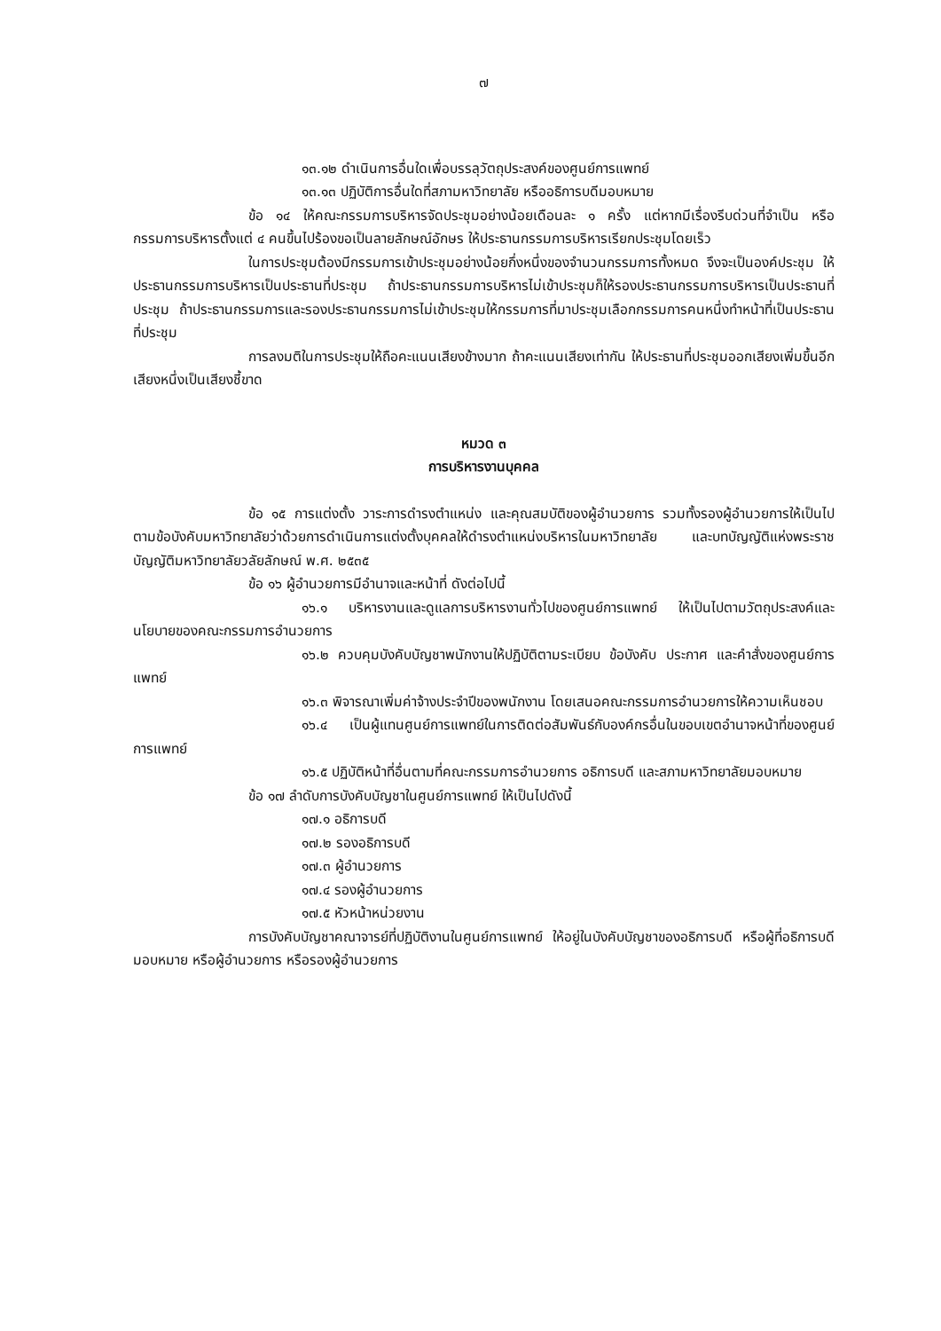๗
๑๓.๑๒ ดำเนินการอื่นใดเพื่อบรรลุวัตถุประสงค์ของศูนย์การแพทย์
๑๓.๑๓ ปฏิบัติการอื่นใดที่สภามหาวิทยาลัย หรืออธิการบดีมอบหมาย
ข้อ ๑๔ ให้คณะกรรมการบริหารจัดประชุมอย่างน้อยเดือนละ ๑ ครั้ง แต่หากมีเรื่องรีบด่วนที่จำเป็น หรือกรรมการบริหารตั้งแต่ ๔ คนขึ้นไปร้องขอเป็นลายลักษณ์อักษร ให้ประธานกรรมการบริหารเรียกประชุมโดยเร็ว
ในการประชุมต้องมีกรรมการเข้าประชุมอย่างน้อยกึ่งหนึ่งของจำนวนกรรมการทั้งหมด จึงจะเป็นองค์ประชุม ให้ประธานกรรมการบริหารเป็นประธานที่ประชุม ถ้าประธานกรรมการบริหารไม่เข้าประชุมก็ให้รองประธานกรรมการบริหารเป็นประธานที่ประชุม ถ้าประธานกรรมการและรองประธานกรรมการไม่เข้าประชุมให้กรรมการที่มาประชุมเลือกกรรมการคนหนึ่งทำหน้าที่เป็นประธานที่ประชุม
การลงมติในการประชุมให้ถือคะแนนเสียงข้างมาก ถ้าคะแนนเสียงเท่ากัน ให้ประธานที่ประชุมออกเสียงเพิ่มขึ้นอีกเสียงหนึ่งเป็นเสียงชี้ขาด
หมวด ๓
การบริหารงานบุคคล
ข้อ ๑๕ การแต่งตั้ง วาระการดำรงตำแหน่ง และคุณสมบัติของผู้อำนวยการ รวมทั้งรองผู้อำนวยการให้เป็นไปตามข้อบังคับมหาวิทยาลัยว่าด้วยการดำเนินการแต่งตั้งบุคคลให้ดำรงตำแหน่งบริหารในมหาวิทยาลัย และบทบัญญัติแห่งพระราชบัญญัติมหาวิทยาลัยวลัยลักษณ์ พ.ศ. ๒๕๓๕
ข้อ ๑๖ ผู้อำนวยการมีอำนาจและหน้าที่ ดังต่อไปนี้
๑๖.๑ บริหารงานและดูแลการบริหารงานทั่วไปของศูนย์การแพทย์ ให้เป็นไปตามวัตถุประสงค์และนโยบายของคณะกรรมการอำนวยการ
๑๖.๒ ควบคุมบังคับบัญชาพนักงานให้ปฏิบัติตามระเบียบ ข้อบังคับ ประกาศ และคำสั่งของศูนย์การแพทย์
๑๖.๓ พิจารณาเพิ่มค่าจ้างประจำปีของพนักงาน โดยเสนอคณะกรรมการอำนวยการให้ความเห็นชอบ
๑๖.๔ เป็นผู้แทนศูนย์การแพทย์ในการติดต่อสัมพันธ์กับองค์กรอื่นในขอบเขตอำนาจหน้าที่ของศูนย์การแพทย์
๑๖.๕ ปฏิบัติหน้าที่อื่นตามที่คณะกรรมการอำนวยการ อธิการบดี และสภามหาวิทยาลัยมอบหมาย
ข้อ ๑๗ ลำดับการบังคับบัญชาในศูนย์การแพทย์ ให้เป็นไปดังนี้
๑๗.๑ อธิการบดี
๑๗.๒ รองอธิการบดี
๑๗.๓ ผู้อำนวยการ
๑๗.๔ รองผู้อำนวยการ
๑๗.๕ หัวหน้าหน่วยงาน
การบังคับบัญชาคณาจารย์ที่ปฏิบัติงานในศูนย์การแพทย์ ให้อยู่ในบังคับบัญชาของอธิการบดี หรือผู้ที่อธิการบดีมอบหมาย หรือผู้อำนวยการ หรือรองผู้อำนวยการ